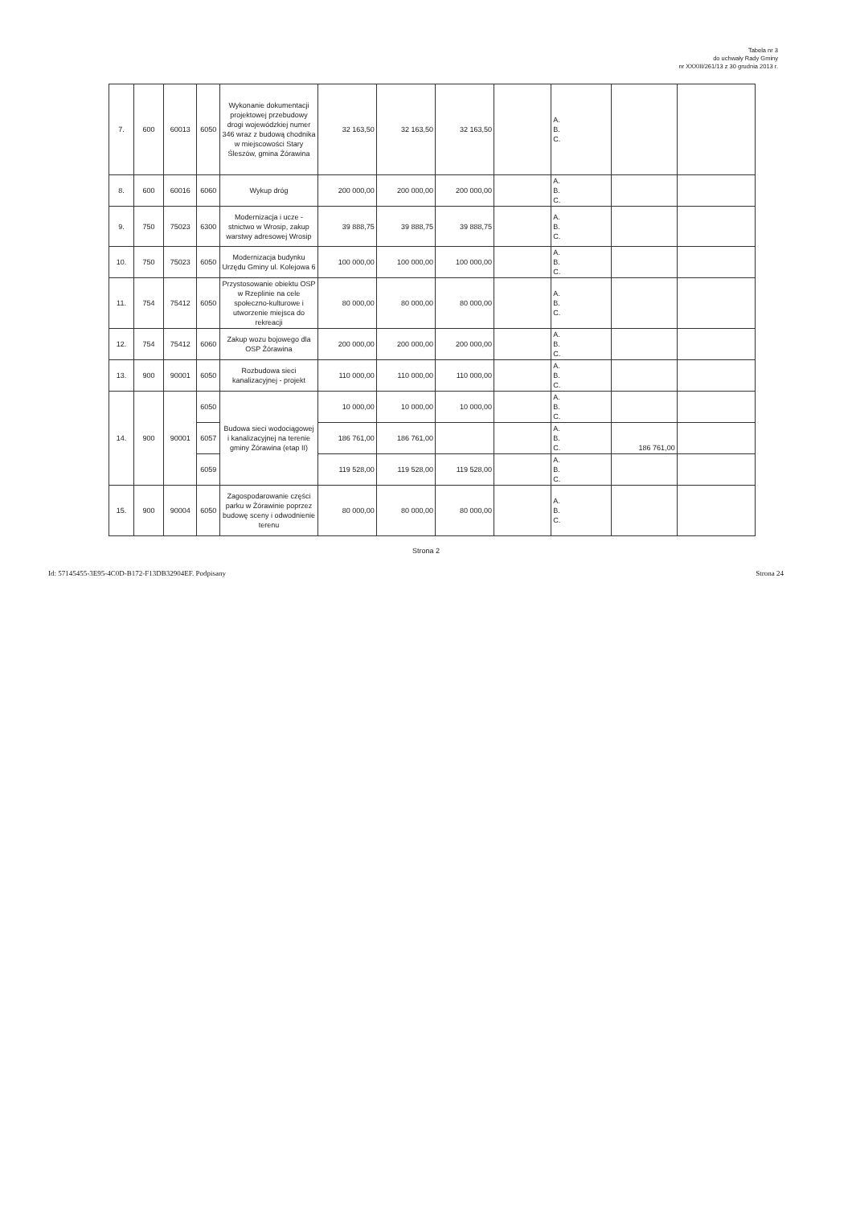Tabela nr 3
do uchwały Rady Gminy
nr XXXIII/261/13 z 30 grudnia 2013 r.
| 7. | 600 | 60013 | 6050 | Wykonanie dokumentacji projektowej przebudowy drogi wojewódzkiej numer 346 wraz z budową chodnika w miejscowości Stary Śleszów, gmina Żórawina | 32 163,50 | 32 163,50 | 32 163,50 | | A. B. C. | | |
| 8. | 600 | 60016 | 6060 | Wykup dróg | 200 000,00 | 200 000,00 | 200 000,00 | | A. B. C. | | |
| 9. | 750 | 75023 | 6300 | Modernizacja i ucze - stnictwo w Wrosip, zakup warstwy adresowej Wrosip | 39 888,75 | 39 888,75 | 39 888,75 | | A. B. C. | | |
| 10. | 750 | 75023 | 6050 | Modernizacja budynku Urzędu Gminy ul. Kolejowa 6 | 100 000,00 | 100 000,00 | 100 000,00 | | A. B. C. | | |
| 11. | 754 | 75412 | 6050 | Przystosowanie obiektu OSP w Rzeplinie na cele społeczno-kulturowe i utworzenie miejsca do rekreacji | 80 000,00 | 80 000,00 | 80 000,00 | | A. B. C. | | |
| 12. | 754 | 75412 | 6060 | Zakup wozu bojowego dla OSP Żórawina | 200 000,00 | 200 000,00 | 200 000,00 | | A. B. C. | | |
| 13. | 900 | 90001 | 6050 | Rozbudowa sieci kanalizacyjnej - projekt | 110 000,00 | 110 000,00 | 110 000,00 | | A. B. C. | | |
| 14. | 900 | 90001 | 6050 | Budowa sieci wodociągowej i kanalizacyjnej na terenie gminy Żórawina (etap II) | 10 000,00 | 10 000,00 | 10 000,00 | | A. B. C. | | |
| | | | 6057 | | 186 761,00 | 186 761,00 | | | A. B. C. | 186 761,00 | |
| | | | 6059 | | 119 528,00 | 119 528,00 | 119 528,00 | | A. B. C. | | |
| 15. | 900 | 90004 | 6050 | Zagospodarowanie części parku w Żórawinie poprzez budowę sceny i odwodnienie terenu | 80 000,00 | 80 000,00 | 80 000,00 | | A. B. C. | | |
Strona 2
Id: 57145455-3E95-4C0D-B172-F13DB32904EF. Podpisany Strona 24